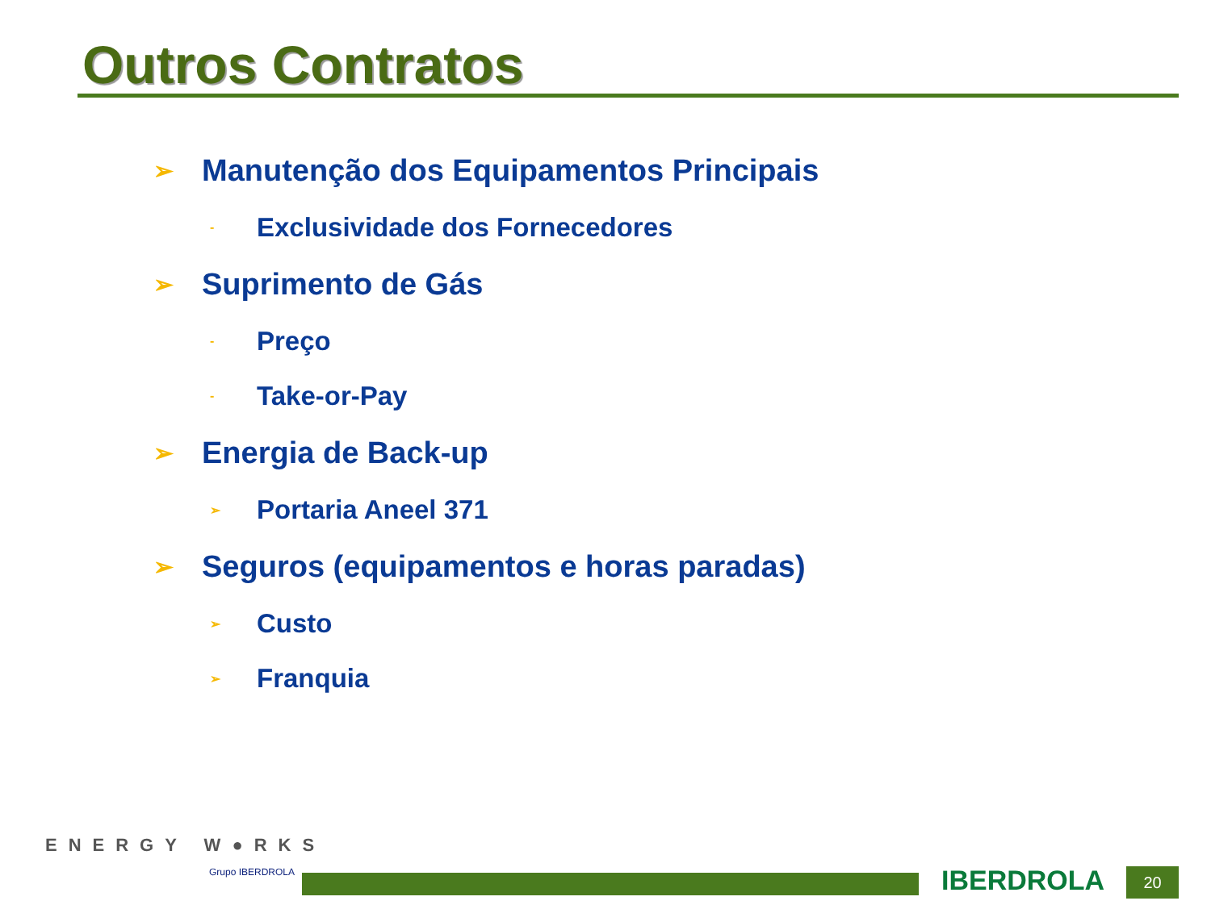Outros Contratos
➢ Manutenção dos Equipamentos Principais
- Exclusividade dos Fornecedores
➢ Suprimento de Gás
- Preço
- Take-or-Pay
➢ Energia de Back-up
➢ Portaria Aneel 371
➢ Seguros (equipamentos e horas paradas)
➢ Custo
➢ Franquia
ENERGY W●RKS
Grupo IBERDROLA IBERDROLA 20